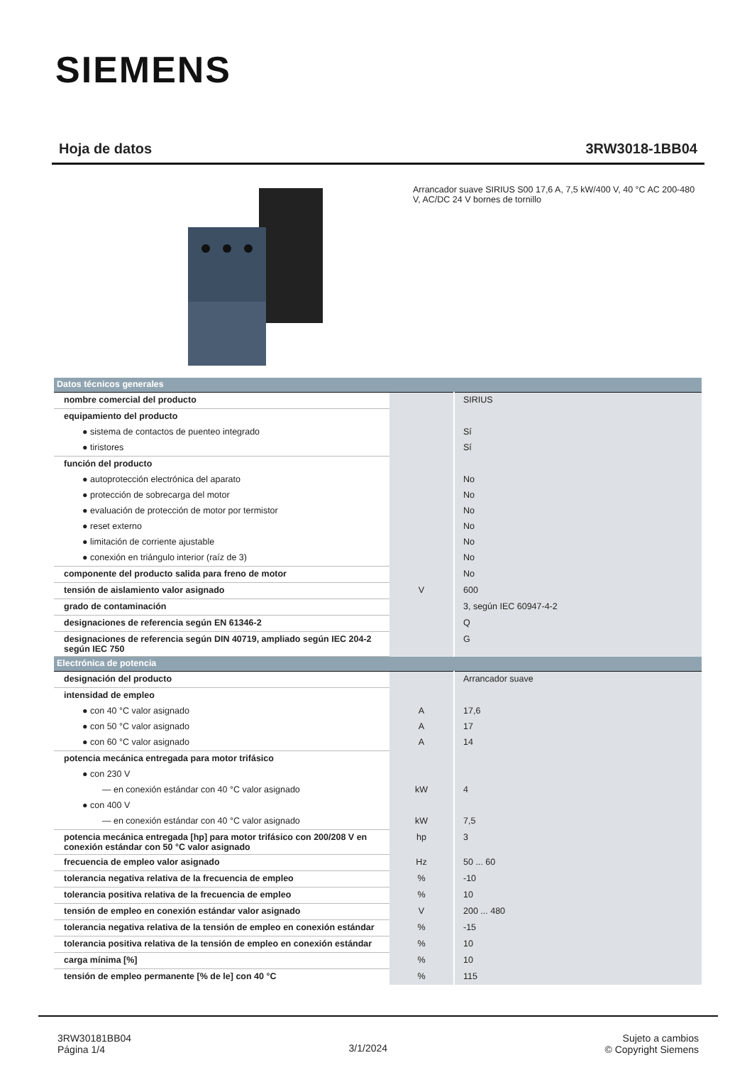SIEMENS
Hoja de datos 3RW3018-1BB04
Arrancador suave SIRIUS S00 17,6 A, 7,5 kW/400 V, 40 °C AC 200-480 V, AC/DC 24 V bornes de tornillo
| Datos técnicos generales | | |
| nombre comercial del producto | | SIRIUS |
| equipamiento del producto | | |
| ● sistema de contactos de puenteo integrado | | Sí |
| ● tiristores | | Sí |
| función del producto | | |
| ● autoprotección electrónica del aparato | | No |
| ● protección de sobrecarga del motor | | No |
| ● evaluación de protección de motor por termistor | | No |
| ● reset externo | | No |
| ● limitación de corriente ajustable | | No |
| ● conexión en triángulo interior (raíz de 3) | | No |
| componente del producto salida para freno de motor | | No |
| tensión de aislamiento valor asignado | V | 600 |
| grado de contaminación | | 3, según IEC 60947-4-2 |
| designaciones de referencia según EN 61346-2 | | Q |
| designaciones de referencia según DIN 40719, ampliado según IEC 204-2 según IEC 750 | | G |
| Electrónica de potencia | | |
| designación del producto | | Arrancador suave |
| intensidad de empleo | | |
| ● con 40 °C valor asignado | A | 17,6 |
| ● con 50 °C valor asignado | A | 17 |
| ● con 60 °C valor asignado | A | 14 |
| potencia mecánica entregada para motor trifásico | | |
| ● con 230 V | | |
| — en conexión estándar con 40 °C valor asignado | kW | 4 |
| ● con 400 V | | |
| — en conexión estándar con 40 °C valor asignado | kW | 7,5 |
| potencia mecánica entregada [hp] para motor trifásico con 200/208 V en conexión estándar con 50 °C valor asignado | hp | 3 |
| frecuencia de empleo valor asignado | Hz | 50 ... 60 |
| tolerancia negativa relativa de la frecuencia de empleo | % | -10 |
| tolerancia positiva relativa de la frecuencia de empleo | % | 10 |
| tensión de empleo en conexión estándar valor asignado | V | 200 ... 480 |
| tolerancia negativa relativa de la tensión de empleo en conexión estándar | % | -15 |
| tolerancia positiva relativa de la tensión de empleo en conexión estándar | % | 10 |
| carga mínima [%] | % | 10 |
| tensión de empleo permanente [% de le] con 40 °C | % | 115 |
3RW30181BB04
Página 1/4
3/1/2024
Sujeto a cambios
© Copyright Siemens